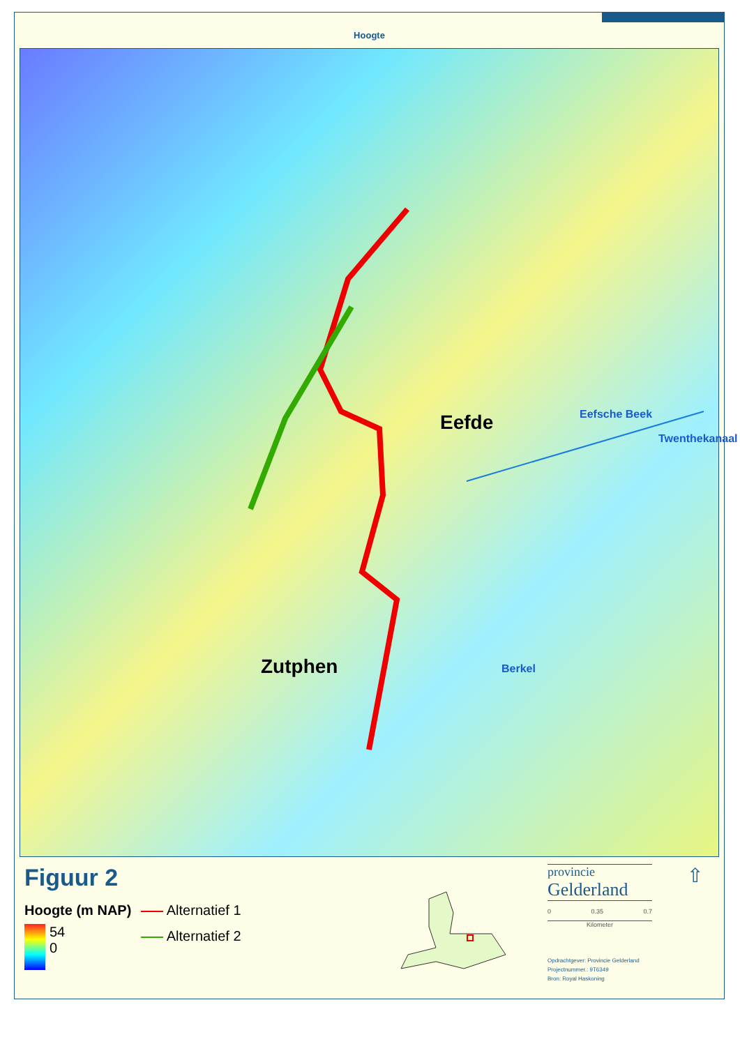Hoogte
Eefde Eefsche Beek
Twenthekanaal
Berkel Zutphen
Figuur 2
Hoogte (m NAP)
54
0
Alternatief 1
Alternatief 2
provincie
Gelderland
0 0.35 0.7
Kilometer
Opdrachtgever: Provincie Gelderland
Projectnummer.: 9T6349
Bron: Royal Haskoning
⇧